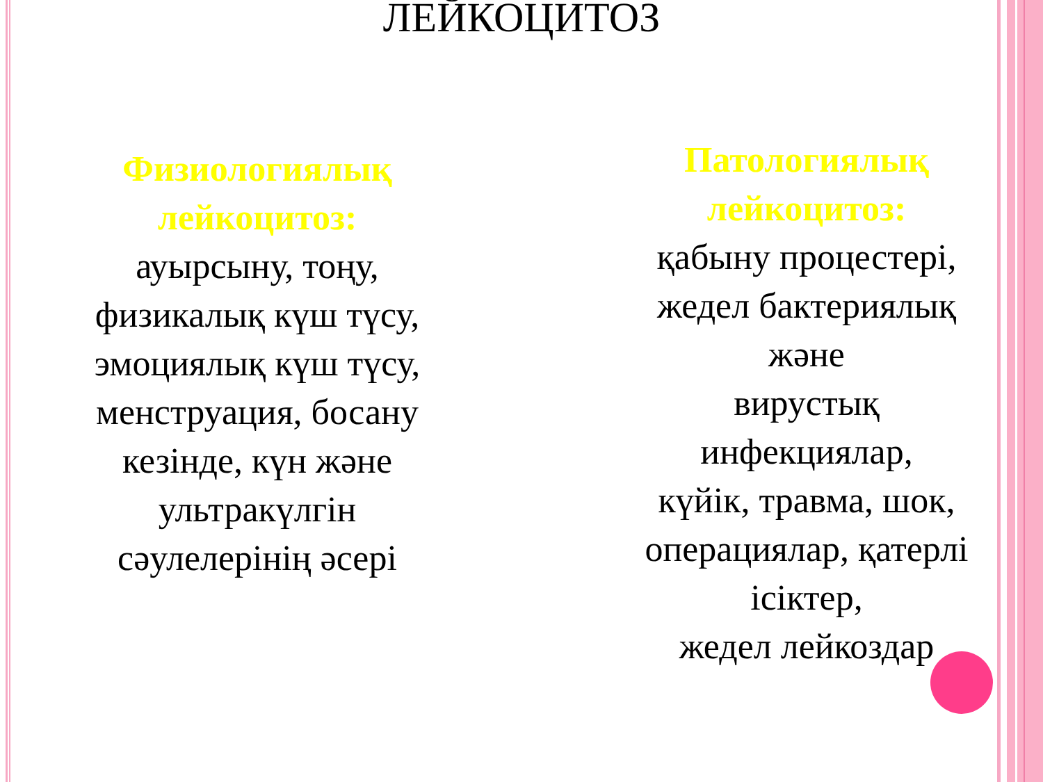ЛЕЙКОЦИТОЗ
Физиологиялық
лейкоцитоз:
ауырсыну, тоңу,
физикалық күш түсу,
эмоциялық күш түсу,
менструация, босану
кезінде, күн және
ультракүлгін
сәулелерінің әсері
Патологиялық
лейкоцитоз:
қабыну процестері,
жедел бактериялық
және
вирустық
инфекциялар,
күйік, травма, шок,
операциялар, қатерлі
ісіктер,
жедел лейкоздар